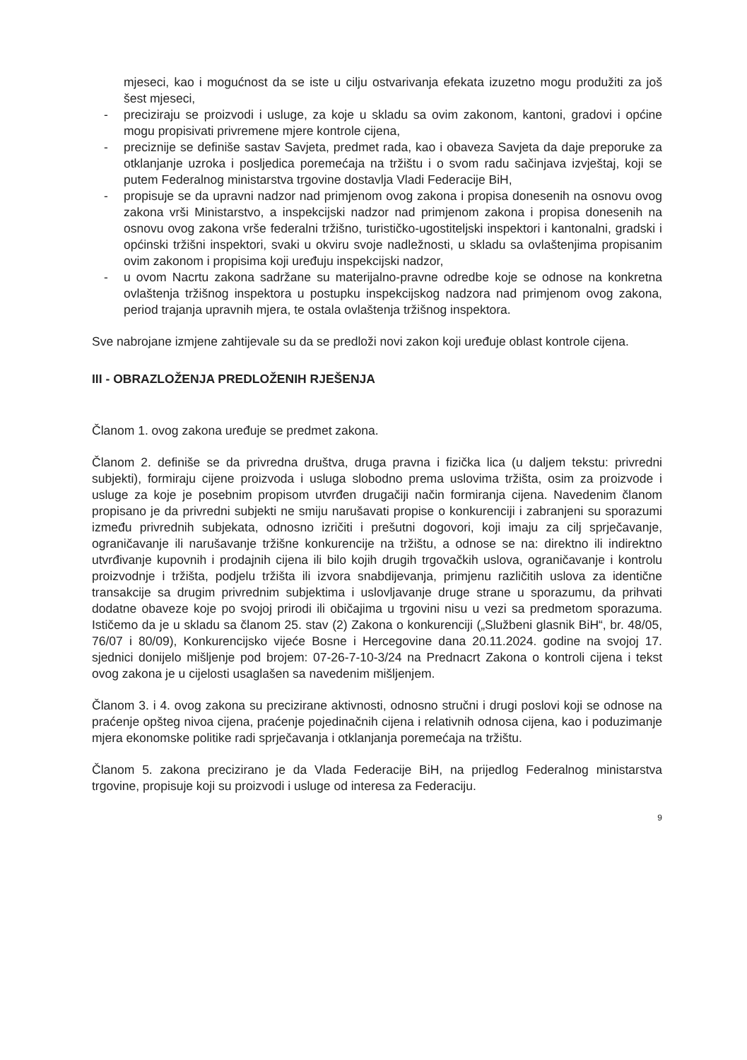mjeseci, kao i mogućnost da se iste u cilju ostvarivanja efekata izuzetno mogu produžiti za još šest mjeseci,
- preciziraju se proizvodi i usluge, za koje u skladu sa ovim zakonom, kantoni, gradovi i općine mogu propisivati privremene mjere kontrole cijena,
- preciznije se definiše sastav Savjeta, predmet rada, kao i obaveza Savjeta da daje preporuke za otklanjanje uzroka i posljedica poremećaja na tržištu i o svom radu sačinjava izvještaj, koji se putem Federalnog ministarstva trgovine dostavlja Vladi Federacije BiH,
- propisuje se da upravni nadzor nad primjenom ovog zakona i propisa donesenih na osnovu ovog zakona vrši Ministarstvo, a inspekcijski nadzor nad primjenom zakona i propisa donesenih na osnovu ovog zakona vrše federalni tržišno, turističko-ugostiteljski inspektori i kantonalni, gradski i općinski tržišni inspektori, svaki u okviru svoje nadležnosti, u skladu sa ovlaštenjima propisanim ovim zakonom i propisima koji uređuju inspekcijski nadzor,
- u ovom Nacrtu zakona sadržane su materijalno-pravne odredbe koje se odnose na konkretna ovlaštenja tržišnog inspektora u postupku inspekcijskog nadzora nad primjenom ovog zakona, period trajanja upravnih mjera, te ostala ovlaštenja tržišnog inspektora.
Sve nabrojane izmjene zahtijevale su da se predloži novi zakon koji uređuje oblast kontrole cijena.
III - OBRAZLOŽENJA PREDLOŽENIH RJEŠENJA
Članom 1. ovog zakona uređuje se predmet zakona.
Članom 2. definiše se da privredna društva, druga pravna i fizička lica (u daljem tekstu: privredni subjekti), formiraju cijene proizvoda i usluga slobodno prema uslovima tržišta, osim za proizvode i usluge za koje je posebnim propisom utvrđen drugačiji način formiranja cijena. Navedenim članom propisano je da privredni subjekti ne smiju narušavati propise o konkurenciji i zabranjeni su sporazumi između privrednih subjekata, odnosno izričiti i prešutni dogovori, koji imaju za cilj sprječavanje, ograničavanje ili narušavanje tržišne konkurencije na tržištu, a odnose se na: direktno ili indirektno utvrđivanje kupovnih i prodajnih cijena ili bilo kojih drugih trgovačkih uslova, ograničavanje i kontrolu proizvodnje i tržišta, podjelu tržišta ili izvora snabdijevanja, primjenu različitih uslova za identične transakcije sa drugim privrednim subjektima i uslovljavanje druge strane u sporazumu, da prihvati dodatne obaveze koje po svojoj prirodi ili običajima u trgovini nisu u vezi sa predmetom sporazuma. Ističemo da je u skladu sa članom 25. stav (2) Zakona o konkurenciji („Službeni glasnik BiH“, br. 48/05, 76/07 i 80/09), Konkurencijsko vijeće Bosne i Hercegovine dana 20.11.2024. godine na svojoj 17. sjednici donijelo mišljenje pod brojem: 07-26-7-10-3/24 na Prednacrt Zakona o kontroli cijena i tekst ovog zakona je u cijelosti usaglašen sa navedenim mišljenjem.
Članom 3. i 4. ovog zakona su precizirane aktivnosti, odnosno stručni i drugi poslovi koji se odnose na praćenje opšteg nivoa cijena, praćenje pojedinačnih cijena i relativnih odnosa cijena, kao i poduzimanje mjera ekonomske politike radi sprječavanja i otklanjanja poremećaja na tržištu.
Članom 5. zakona precizirano je da Vlada Federacije BiH, na prijedlog Federalnog ministarstva trgovine, propisuje koji su proizvodi i usluge od interesa za Federaciju.
9